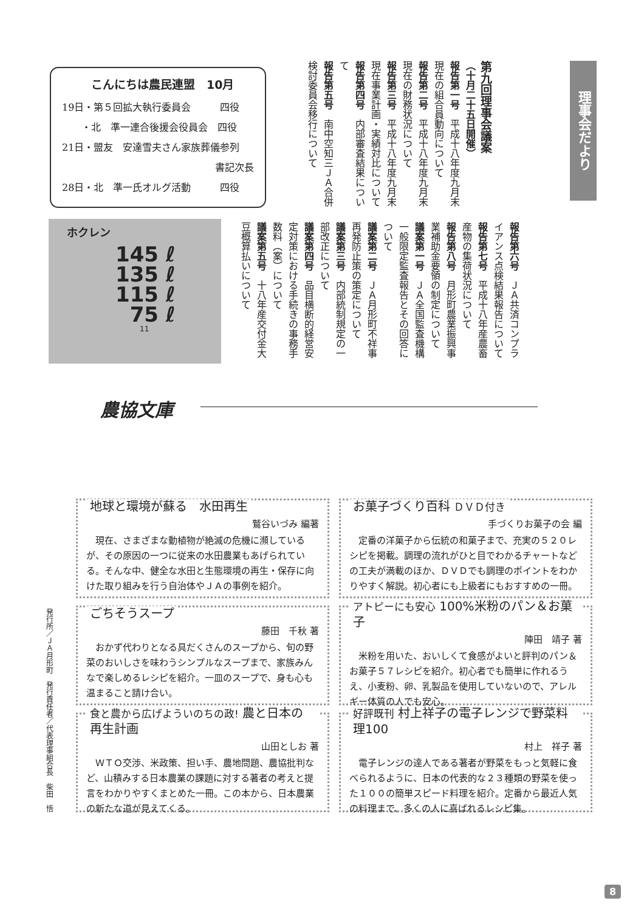こんにちは農民連盟　10月
19日・第５回拡大執行委員会　　　四役
　　・北　準一連合後援会役員会　四役
21日・盟友　安達雪夫さん家族葬儀参列
書記次長
28日・北　準一氏オルグ活動　　　四役
理事会だより
第九回理事会議案
（十月二十五日開催）
報告第一号　平成十八年度九月末現在の組合員動向について
報告第二号　平成十八年度九月末現在の財務状況について
報告第三号　平成十八年度九月末現在事業計画・実績対比について
報告第四号　内部審査結果について
報告第五号　南中空知三ＪＡ合併検討委員会移行について
報告第六号　ＪＡ共済コンプライアンス点検結果報告について
報告第七号　平成十八年産農畜産物の集荷状況について
報告第八号　月形町農業振興事業補助金要領の制定について
議案第一号　ＪＡ全国監査機構一般限定監査報告とその回答について
議案第二号　ＪＡ月形町不祥事再発防止策の策定について
議案第三号　内部統制規定の一部改正について
議案第四号　品目横断的経営安定対策における手続きの事務手数料（案）について
議案第五号　十八年産交付金大豆概算払いについて
ホクレン
145 ℓ
135 ℓ
115 ℓ
75 ℓ
11
農協文庫
地球と環境が蘇る　水田再生
鷲谷いづみ 編著
　現在、さまざまな動植物が絶滅の危機に瀕しているが、その原因の一つに従来の水田農業もあげられている。そんな中、健全な水田と生態環境の再生・保存に向けた取り組みを行う自治体やＪＡの事例を紹介。
お菓子づくり百科 ＤＶＤ付き
手づくりお菓子の会 編
　定番の洋菓子から伝統の和菓子まで、充実の５２０レシピを掲載。調理の流れがひと目でわかるチャートなどの工夫が満載のほか、ＤＶＤでも調理のポイントをわかりやすく解説。初心者にも上級者にもおすすめの一冊。
ごちそうスープ
藤田　千秋 著
　おかず代わりとなる具だくさんのスープから、旬の野菜のおいしさを味わうシンプルなスープまで、家族みんなで楽しめるレシピを紹介。一皿のスープで、身も心も温まること請け合い。
アトピーにも安心 100%米粉のパン＆お菓子
陣田　靖子 著
　米粉を用いた、おいしくて食感がよいと評判のパン＆お菓子５７レシピを紹介。初心者でも簡単に作れるうえ、小麦粉、卵、乳製品を使用していないので、アレルギー体質の人でも安心。
食と農から広げよういのちの政! 農と日本の再生計画
山田としお 著
　ＷＴＯ交渉、米政策、担い手、農地問題、農協批判など、山積みする日本農業の課題に対する著者の考えと提言をわかりやすくまとめた一冊。この本から、日本農業の新たな道が見えてくる。
好評既刊 村上祥子の電子レンジで野菜料理100
村上　祥子 著
　電子レンジの達人である著者が野菜をもっと気軽に食べられるように、日本の代表的な２３種類の野菜を使った１００の簡単スピード料理を紹介。定番から最近人気の料理まで、多くの人に喜ばれるレシピ集。
発行所／ＪＡ月形町　発行責任者／代表理事組合長　柴田　悟
8